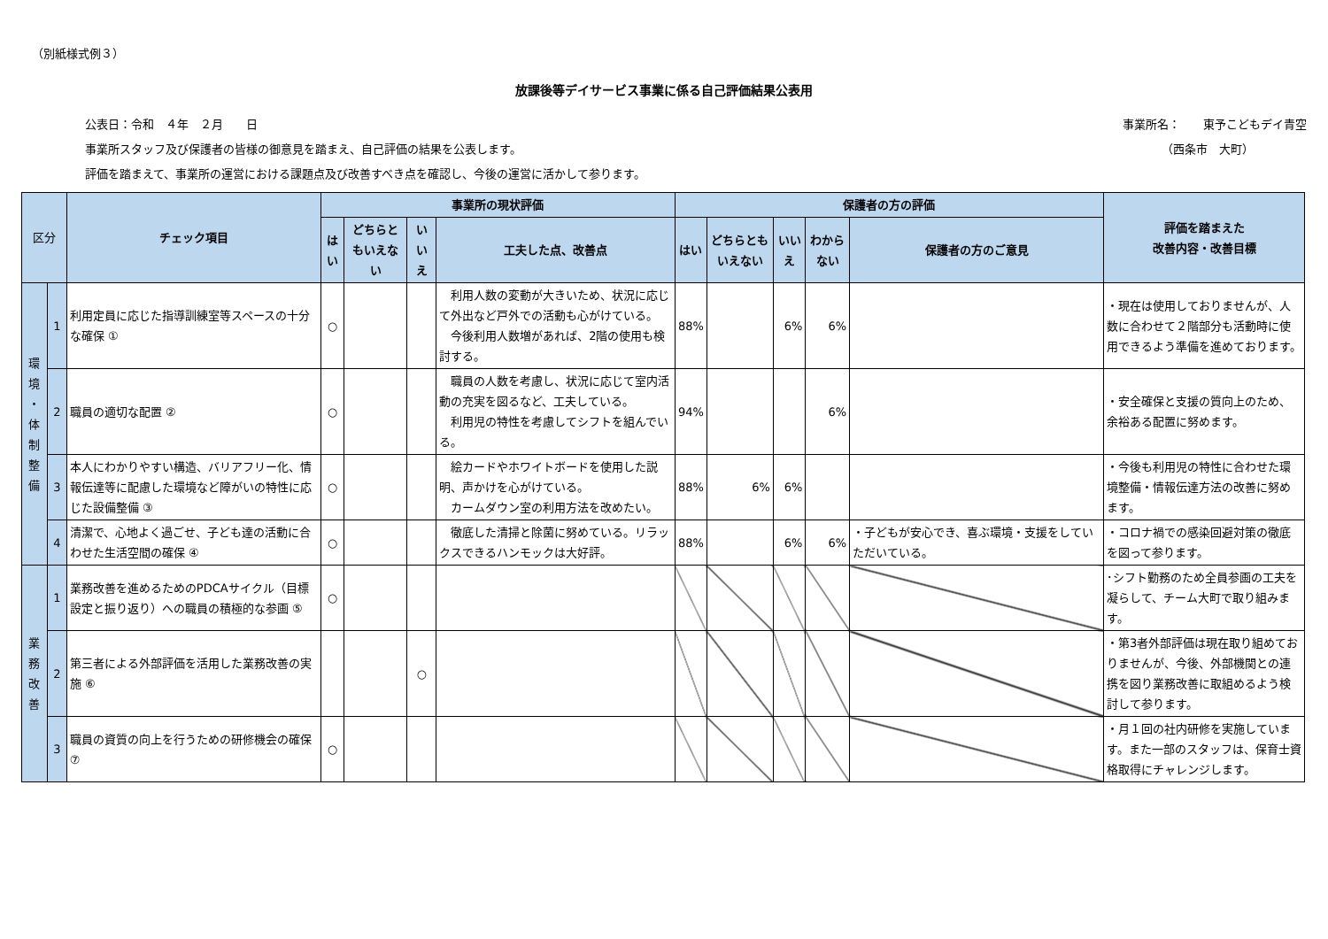（別紙様式例３）
放課後等デイサービス事業に係る自己評価結果公表用
公表日：令和　４年　２月　　日 事業所名：　　東予こどもデイ青空
事業所スタッフ及び保護者の皆様の御意見を踏まえ、自己評価の結果を公表します。 （西条市　大町）
評価を踏まえて、事業所の運営における課題点及び改善すべき点を確認し、今後の運営に活かして参ります。
| 区分 | | チェック項目 | 事業所の現状評価 | | | | 保護者の方の評価 | | | | | 評価を踏まえた 改善内容・改善目標 |
| --- | --- | --- | --- | --- | --- | --- | --- | --- | --- | --- | --- | --- |
| | | | はい | どちらともいえない | いいえ | 工夫した点、改善点 | はい | どちらともいえない | いいえ | わからない | 保護者の方のご意見 | |
| 環 境 ・ 体 制 整 備 | 1 | 利用定員に応じた指導訓練室等スペースの十分な確保 ① | ○ | | | 利用人数の変動が大きいため、状況に応じて外出など戸外での活動も心がけている。 今後利用人数増があれば、2階の使用も検討する。 | 88% | | 6% | 6% | | ・現在は使用しておりませんが、人数に合わせて２階部分も活動時に使用できるよう準備を進めております。 |
| | 2 | 職員の適切な配置 ② | ○ | | | 職員の人数を考慮し、状況に応じて室内活動の充実を図るなど、工夫している。 利用児の特性を考慮してシフトを組んでいる。 | 94% | | | 6% | | ・安全確保と支援の質向上のため、余裕ある配置に努めます。 |
| | 3 | 本人にわかりやすい構造、バリアフリー化、情報伝達等に配慮した環境など障がいの特性に応じた設備整備 ③ | ○ | | | 絵カードやホワイトボードを使用した説明、声かけを心がけている。 カームダウン室の利用方法を改めたい。 | 88% | 6% | 6% | | | ・今後も利用児の特性に合わせた環境整備・情報伝達方法の改善に努めます。 |
| | 4 | 清潔で、心地よく過ごせ、子ども達の活動に合わせた生活空間の確保 ④ | ○ | | | 徹底した清掃と除菌に努めている。リラックスできるハンモックは大好評。 | 88% | | 6% | 6% | ・子どもが安心でき、喜ぶ環境・支援をしていただいている。 | ・コロナ禍での感染回避対策の徹底を図って参ります。 |
| 業 務 改 善 | 1 | 業務改善を進めるためのPDCAサイクル（目標設定と振り返り）への職員の積極的な参画 ⑤ | ○ | | | | | | | | | ･シフト勤務のため全員参画の工夫を凝らして、チーム大町で取り組みます。 |
| | 2 | 第三者による外部評価を活用した業務改善の実施 ⑥ | | | ○ | | | | | | | ・第3者外部評価は現在取り組めておりませんが、今後、外部機関との連携を図り業務改善に取組めるよう検討して参ります。 |
| | 3 | 職員の資質の向上を行うための研修機会の確保 ⑦ | ○ | | | | | | | | | ・月１回の社内研修を実施しています。また一部のスタッフは、保育士資格取得にチャレンジします。 |